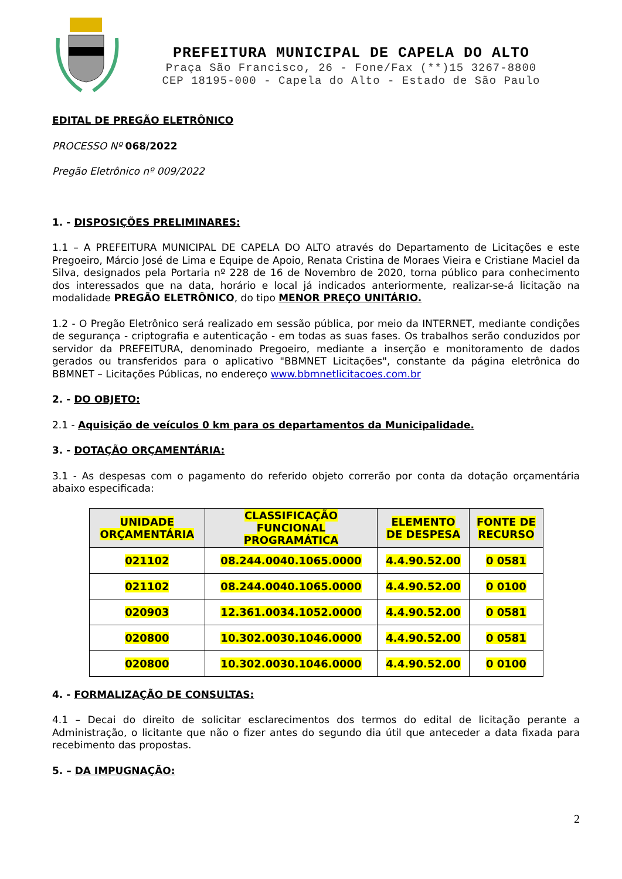PREFEITURA MUNICIPAL DE CAPELA DO ALTO
Praça São Francisco, 26 - Fone/Fax (**)15 3267-8800
CEP 18195-000 - Capela do Alto - Estado de São Paulo
EDITAL DE PREGÃO ELETRÔNICO
PROCESSO Nº 068/2022
Pregão Eletrônico nº 009/2022
1. - DISPOSIÇÕES PRELIMINARES:
1.1 – A PREFEITURA MUNICIPAL DE CAPELA DO ALTO através do Departamento de Licitações e este Pregoeiro, Márcio José de Lima e Equipe de Apoio, Renata Cristina de Moraes Vieira e Cristiane Maciel da Silva, designados pela Portaria nº 228 de 16 de Novembro de 2020, torna público para conhecimento dos interessados que na data, horário e local já indicados anteriormente, realizar-se-á licitação na modalidade PREGÃO ELETRÔNICO, do tipo MENOR PREÇO UNITÁRIO.
1.2 - O Pregão Eletrônico será realizado em sessão pública, por meio da INTERNET, mediante condições de segurança - criptografia e autenticação - em todas as suas fases. Os trabalhos serão conduzidos por servidor da PREFEITURA, denominado Pregoeiro, mediante a inserção e monitoramento de dados gerados ou transferidos para o aplicativo "BBMNET Licitações", constante da página eletrônica do BBMNET – Licitações Públicas, no endereço www.bbmnetlicitacoes.com.br
2. - DO OBJETO:
2.1 - Aquisição de veículos 0 km para os departamentos da Municipalidade.
3. - DOTAÇÃO ORÇAMENTÁRIA:
3.1 - As despesas com o pagamento do referido objeto correrão por conta da dotação orçamentária abaixo especificada:
| UNIDADE ORÇAMENTÁRIA | CLASSIFICAÇÃO FUNCIONAL PROGRAMÁTICA | ELEMENTO DE DESPESA | FONTE DE RECURSO |
| --- | --- | --- | --- |
| 021102 | 08.244.0040.1065.0000 | 4.4.90.52.00 | 0 0581 |
| 021102 | 08.244.0040.1065.0000 | 4.4.90.52.00 | 0 0100 |
| 020903 | 12.361.0034.1052.0000 | 4.4.90.52.00 | 0 0581 |
| 020800 | 10.302.0030.1046.0000 | 4.4.90.52.00 | 0 0581 |
| 020800 | 10.302.0030.1046.0000 | 4.4.90.52.00 | 0 0100 |
4. - FORMALIZAÇÃO DE CONSULTAS:
4.1 – Decai do direito de solicitar esclarecimentos dos termos do edital de licitação perante a Administração, o licitante que não o fizer antes do segundo dia útil que anteceder a data fixada para recebimento das propostas.
5. – DA IMPUGNAÇÃO:
2